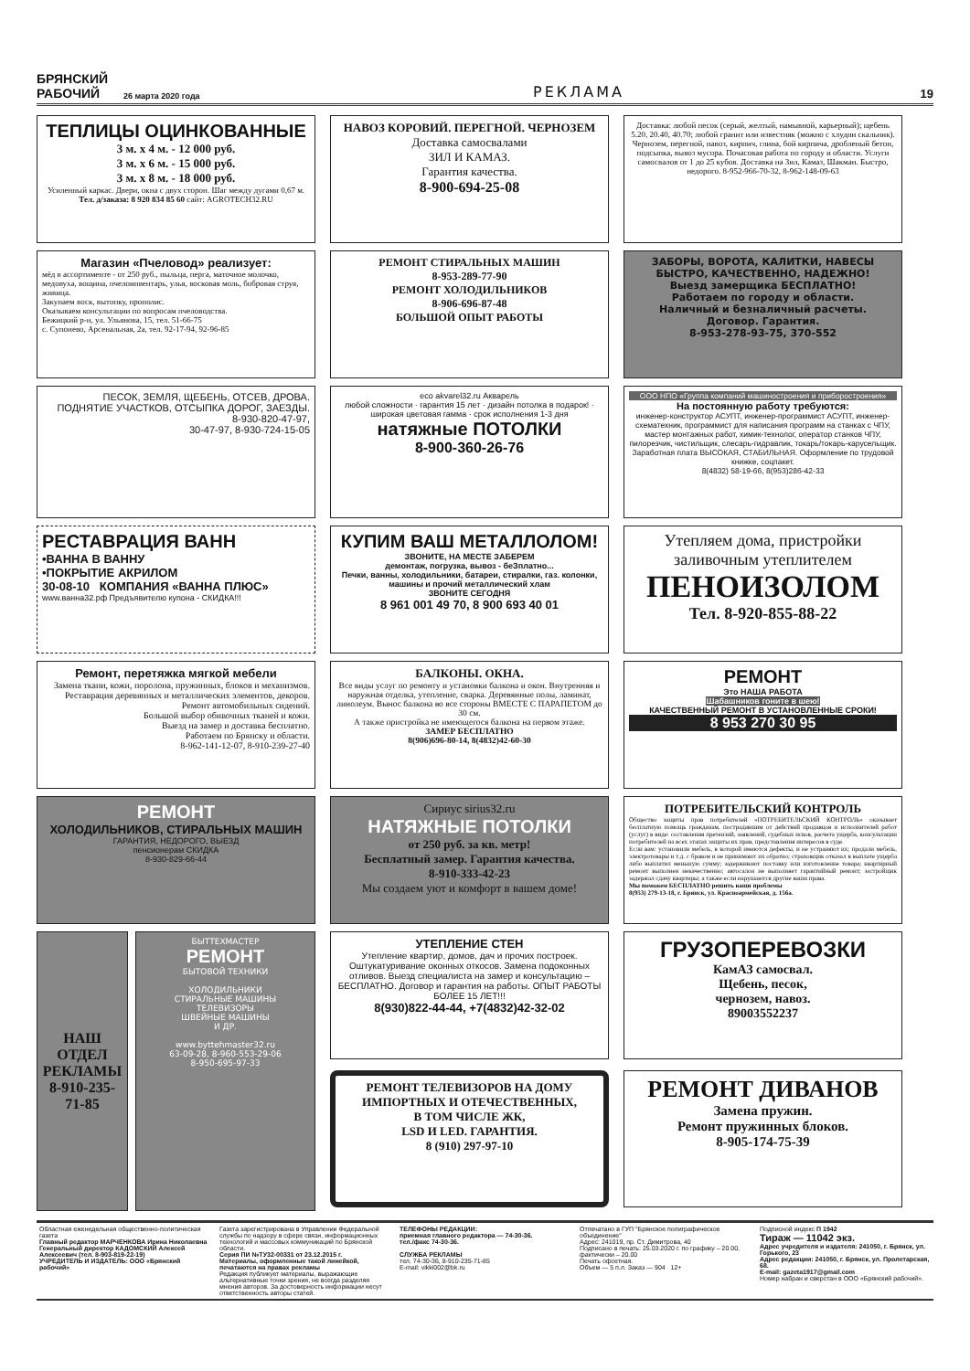БРЯНСКИЙ РАБОЧИЙ
26 марта 2020 года
РЕКЛАМА
19
ТЕПЛИЦЫ ОЦИНКОВАННЫЕ
3 м. х 4 м. - 12 000 руб.
3 м. х 6 м. - 15 000 руб.
3 м. х 8 м. - 18 000 руб.
Усиленный каркас. Двери, окна с двух сторон. Шаг между дугами 0,67 м.
Тел. д/заказа: 8 920 834 85 60 сайт: AGROTECH32.RU
НАВОЗ КОРОВИЙ. ПЕРЕГНОЙ. ЧЕРНОЗЕМ
Доставка самосвалами
ЗИЛ И КАМАЗ.
Гарантия качества.
8-900-694-25-08
Доставка: любой песок (серый, желтый, намывной, карьерный); щебень 5.20, 20.40, 40.70; любой гранит или известняк (можно с хлудни скальник). Чернозем, перегной, навоз, кирпич, глина, бой кирпича, дробленый бетон, подсыпка, вывоз мусора. Почасовая работа по городу и области. Услуги самосвалов от 1 до 25 кубов. Доставка на Зил, Камаз, Шакман. Быстро, недорого. 8-952-966-70-32, 8-962-148-09-63
Магазин «Пчеловод» реализует:
мёд в ассортименте - от 250 руб., пыльца, перга, маточное молочко, медовуха, вощина, пчелоинвентарь, улья, восковая моль, бобровая струя, живица.
Закупаем воск, вытопку, прополис.
Оказываем консультации по вопросам пчеловодства.
Бежицкий р-н, ул. Ульянова, 15, тел. 51-66-75
с. Супонево, Арсенальная, 2а, тел. 92-17-94, 92-96-85
РЕМОНТ СТИРАЛЬНЫХ МАШИН
8-953-289-77-90
РЕМОНТ ХОЛОДИЛЬНИКОВ
8-906-696-87-48
БОЛЬШОЙ ОПЫТ РАБОТЫ
ЗАБОРЫ, ВОРОТА, КАЛИТКИ, НАВЕСЫ
БЫСТРО, КАЧЕСТВЕННО, НАДЕЖНО!
Выезд замерщика БЕСПЛАТНО!
Работаем по городу и области.
Наличный и безналичный расчеты.
Договор. Гарантия.
8-953-278-93-75, 370-552
ПЕСОК, ЗЕМЛЯ, ЩЕБЕНЬ, ОТСЕВ, ДРОВА.
ПОДНЯТИЕ УЧАСТКОВ, ОТСЫПКА ДОРОГ, ЗАЕЗДЫ.
8-930-820-47-97,
30-47-97, 8-930-724-15-05
eco akvarel32.ru Акварель
любой сложности · гарантия 15 лет · дизайн потолка в подарок! · широкая цветовая гамма · срок исполнения 1-3 дня
натяжные ПОТОЛКИ
8-900-360-26-76
ООО НПО «Группа компаний машиностроения и приборостроения»
На постоянную работу требуются:
инженер-конструктор АСУПТ, инженер-программист АСУПТ, инженер- схематехник, программист для написания программ на станках с ЧПУ, мастер монтажных работ, химик-технолог, оператор станков ЧПУ, пилорезчик, чистильщик, слесарь-гидравлик, токарь/токарь-карусельщик. Заработная плата ВЫСОКАЯ, СТАБИЛЬНАЯ. Оформление по трудовой книжке, соцпакет.
8(4832) 58-19-66, 8(953)286-42-33
РЕСТАВРАЦИЯ ВАНН
•ВАННА В ВАННУ
•ПОКРЫТИЕ АКРИЛОМ
30-08-10 КОМПАНИЯ «ВАННА ПЛЮС»
www.ванна32.рф Предъявителю купона - СКИДКА!!!
КУПИМ ВАШ МЕТАЛЛОЛОМ!
ЗВОНИТЕ, НА МЕСТЕ ЗАБЕРЕМ
демонтаж, погрузка, вывоз - беЗплатно...
Печки, ванны, холодильники, батареи, стиралки, газ. колонки, машины и прочий металлический хлам
ЗВОНИТЕ СЕГОДНЯ
8 961 001 49 70, 8 900 693 40 01
Утепляем дома, пристройки заливочным утеплителем
ПЕНОИЗОЛОМ
Тел. 8-920-855-88-22
Ремонт, перетяжка мягкой мебели
Замена ткани, кожи, поролона, пружинных, блоков и механизмов. Реставрация деревянных и металлических элементов, декоров. Ремонт автомобильных сидений.
Большой выбор обивочных тканей и кожи.
Выезд на замер и доставка бесплатно.
Работаем по Брянску и области.
8-962-141-12-07, 8-910-239-27-40
БАЛКОНЫ. ОКНА.
Все виды услуг по ремонту и установки балкона и окон. Внутренняя и наружная отделка, утепление, сварка. Деревянные полы, ламинат, линолеум. Вынос балкона во все стороны ВМЕСТЕ С ПАРАПЕТОМ до 30 см.
А также пристройка не имеющегося балкона на первом этаже.
ЗАМЕР БЕСПЛАТНО
8(906)696-80-14, 8(4832)42-60-30
РЕМОНТ
Это НАША РАБОТА
Шабашников гоните в шею!
КАЧЕСТВЕННЫЙ РЕМОНТ В УСТАНОВЛЕННЫЕ СРОКИ!
8 953 270 30 95
РЕМОНТ
ХОЛОДИЛЬНИКОВ, СТИРАЛЬНЫХ МАШИН
ГАРАНТИЯ, НЕДОРОГО, ВЫЕЗД
пенсионерам СКИДКА
8-930-829-66-44
Сириус sirius32.ru
НАТЯЖНЫЕ ПОТОЛКИ
от 250 руб. за кв. метр!
Бесплатный замер. Гарантия качества.
8-910-333-42-23
Мы создаем уют и комфорт в вашем доме!
ПОТРЕБИТЕЛЬСКИЙ КОНТРОЛЬ
Общество защиты прав потребителей «ПОТРЕБИТЕЛЬСКИЙ КОНТРОЛЬ» оказывает бесплатную помощь гражданам, пострадавшим от действий продавцов и исполнителей работ (услуг) в виде: составления претензий, заявлений, судебных исков, расчета ущерба, консультации потребителей на всех этапах защиты их прав, представления интересов в суде.
Если вам: установили мебель, в которой имеются дефекты, и не устраняют их; продали мебель, электротовары и т.д. с браком и не принимают их обратно; страховщик отказал в выплате ущерба либо выплатил меньшую сумму; задерживают поставку или изготовление товара; квартирный ремонт выполнен некачественно; автосалон не выполняет гарантийный ремонт; застройщик задержал сдачу квартиры; а также если нарушаются другие ваши права.
Мы поможем БЕСПЛАТНО решить ваши проблемы
8(953) 279-13-18, г. Брянск, ул. Красноармейская, д. 156а.
НАШ ОТДЕЛ РЕКЛАМЫ 8-910-235-71-85
БЫТТЕХМАСТЕР
РЕМОНТ
БЫТОВОЙ ТЕХНИКИ
ХОЛОДИЛЬНИКИ
СТИРАЛЬНЫЕ МАШИНЫ
ТЕЛЕВИЗОРЫ
ШВЕЙНЫЕ МАШИНЫ
И ДР.
www.byttehmaster32.ru
63-09-28, 8-960-553-29-06
8-950-695-97-33
УТЕПЛЕНИЕ СТЕН
Утепление квартир, домов, дач и прочих построек. Оштукатуривание оконных откосов. Замена подоконных отливов. Выезд специалиста на замер и консультацию – БЕСПЛАТНО. Договор и гарантия на работы. ОПЫТ РАБОТЫ БОЛЕЕ 15 ЛЕТ!!!
8(930)822-44-44, +7(4832)42-32-02
ГРУЗОПЕРЕВОЗКИ
КамАЗ самосвал.
Щебень, песок,
чернозем, навоз.
89003552237
РЕМОНТ ТЕЛЕВИЗОРОВ НА ДОМУ
ИМПОРТНЫХ И ОТЕЧЕСТВЕННЫХ,
В ТОМ ЧИСЛЕ ЖК,
LSD И LED. ГАРАНТИЯ.
8 (910) 297-97-10
РЕМОНТ ДИВАНОВ
Замена пружин.
Ремонт пружинных блоков.
8-905-174-75-39
Областная еженедельная общественно-политическая газета
Главный редактор МАРЧЕНКОВА Ирина Николаевна
Генеральный директор КАДОМСКИЙ Алексей Алексеевич (тел. 8-903-819-22-19)
УЧРЕДИТЕЛЬ И ИЗДАТЕЛЬ: ООО «Брянский рабочий»
Газета зарегистрирована в Управлении Федеральной службы по надзору в сфере связи, информационных технологий и массовых коммуникаций по Брянской области.
Серия ПИ №ТУ32-00331 от 23.12.2015 г.
Материалы, оформленные такой линейкой, печатаются на правах рекламы
Редакция публикует материалы, выражающие альтернативные точки зрения, не всегда разделяя мнения авторов. За достоверность информации несут ответственность авторы статей.
ТЕЛЕФОНЫ РЕДАКЦИИ:
приемная главного редактора — 74-30-36.
тел./факс 74-30-36.
СЛУЖБА РЕКЛАМЫ
тел. 74-30-36, 8-910-235-71-85
E-mail: vikki002@bk.ru
Отпечатано в ГУП "Брянское полиграфическое объединение"
Адрес: 241019, пр. Ст. Димитрова, 40
Подписано в печать: 25.03.2020 г. по графику – 20.00, фактически – 20.00
Печать офсетная.
Объем — 5 п.л. Заказ — 904 12+
Подписной индекс П 1942
Тираж — 11042 экз.
Адрес учредителя и издателя: 241050, г. Брянск, ул. Горького, 23
Адрес редакции: 241050, г. Брянск, ул. Пролетарская, 68.
E-mail: gazeta1917@gmail.com
Номер набран и сверстан в ООО «Брянский рабочий».